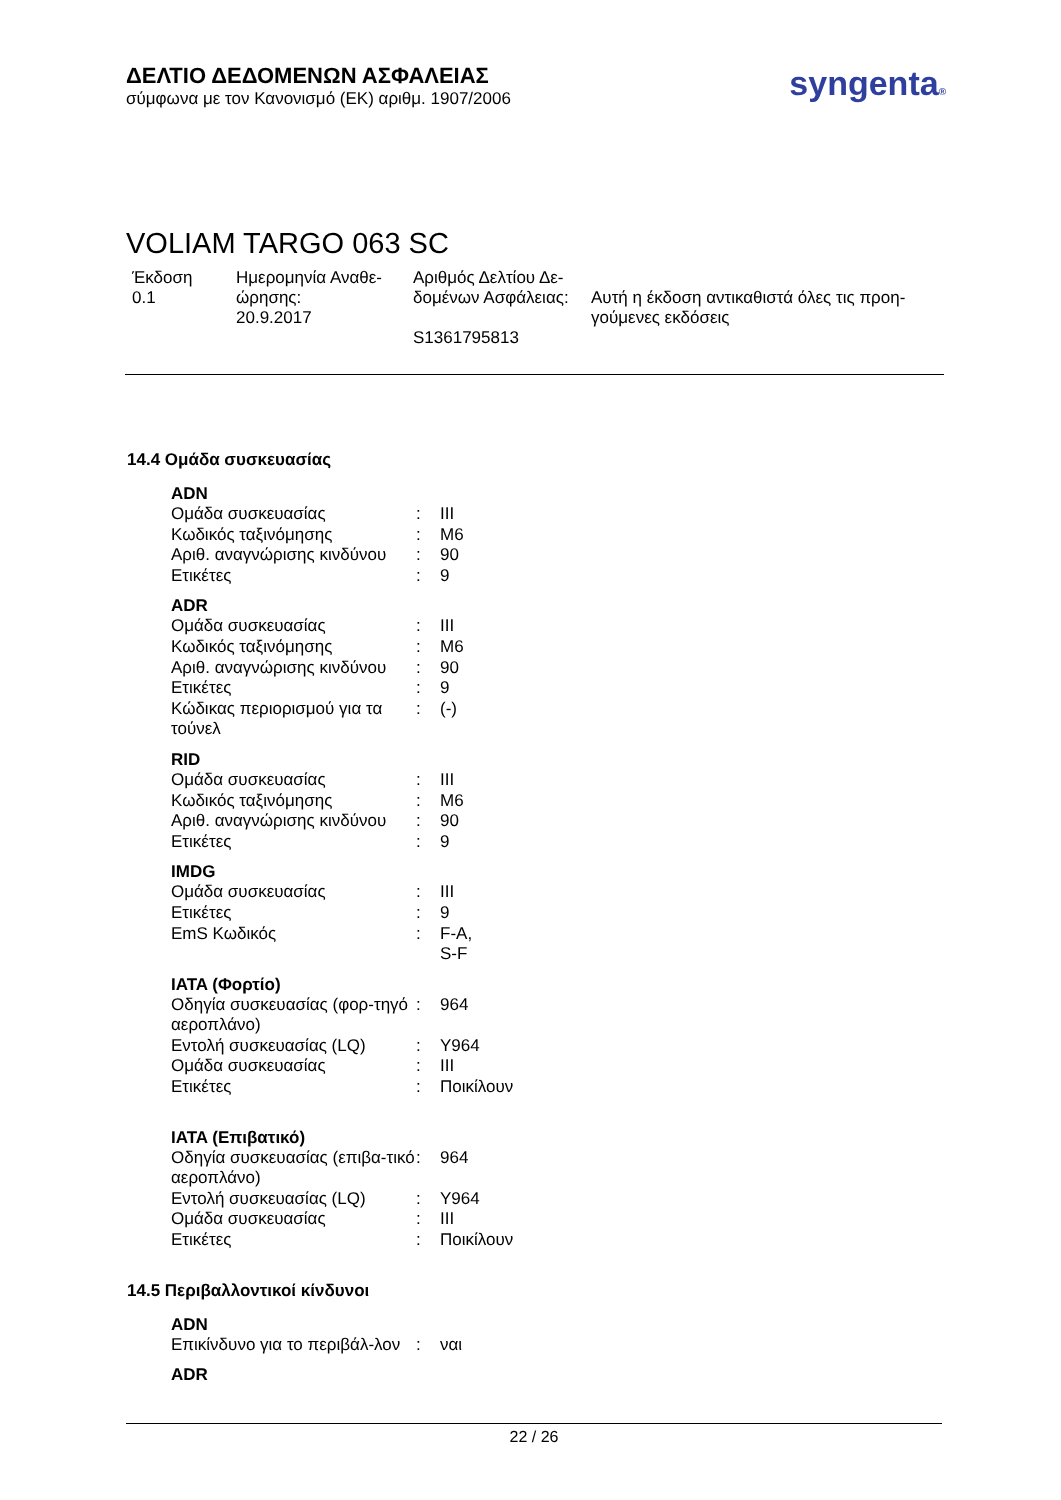ΔΕΛΤΙΟ ΔΕΔΟΜΕΝΩΝ ΑΣΦΑΛΕΙΑΣ
σύμφωνα με τον Κανονισμό (ΕΚ) αριθμ. 1907/2006
syngenta®
VOLIAM TARGO 063 SC
Έκδοση
0.1
Ημερομηνία Αναθε-
ώρησης:
20.9.2017
Αριθμός Δελτίου Δε-
δομένων Ασφάλειας:
S1361795813
Αυτή η έκδοση αντικαθιστά όλες τις προη-
γούμενες εκδόσεις
14.4 Ομάδα συσκευασίας
| ADN | | |
| --- | --- | --- |
| Ομάδα συσκευασίας | : | III |
| Κωδικός ταξινόμησης | : | M6 |
| Αριθ. αναγνώρισης κινδύνου | : | 90 |
| Ετικέτες | : | 9 |
| ADR | | |
| Ομάδα συσκευασίας | : | III |
| Κωδικός ταξινόμησης | : | M6 |
| Αριθ. αναγνώρισης κινδύνου | : | 90 |
| Ετικέτες | : | 9 |
| Κώδικας περιορισμού για τα τούνελ | : | (-) |
| RID | | |
| Ομάδα συσκευασίας | : | III |
| Κωδικός ταξινόμησης | : | M6 |
| Αριθ. αναγνώρισης κινδύνου | : | 90 |
| Ετικέτες | : | 9 |
| IMDG | | |
| Ομάδα συσκευασίας | : | III |
| Ετικέτες | : | 9 |
| EmS Κωδικός | : | F-A, S-F |
| IATA (Φορτίο) | | |
| Οδηγία συσκευασίας (φορ-τηγό αεροπλάνο) | : | 964 |
| Εντολή συσκευασίας (LQ) | : | Y964 |
| Ομάδα συσκευασίας | : | III |
| Ετικέτες | : | Ποικίλουν |
| IATA (Επιβατικό) | | |
| Οδηγία συσκευασίας (επιβα-τικό αεροπλάνο) | : | 964 |
| Εντολή συσκευασίας (LQ) | : | Y964 |
| Ομάδα συσκευασίας | : | III |
| Ετικέτες | : | Ποικίλουν |
14.5 Περιβαλλοντικοί κίνδυνοι
| ADN | | |
| --- | --- | --- |
| Επικίνδυνο για το περιβάλ-λον | : | ναι |
| ADR | | |
22 / 26